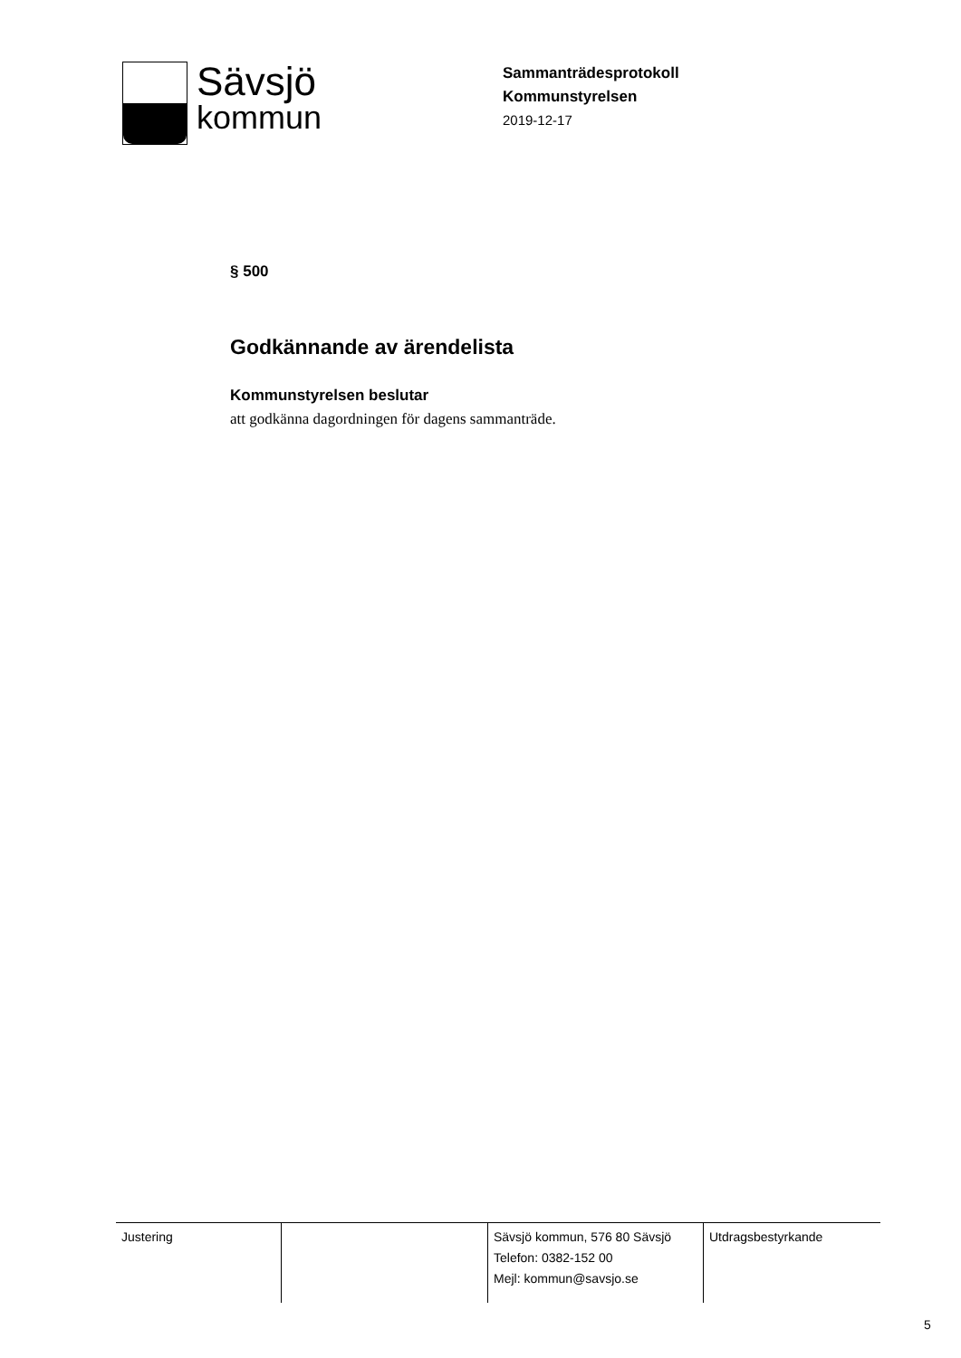Sävsjö
kommun
Sammanträdesprotokoll
Kommunstyrelsen
2019-12-17
§ 500
Godkännande av ärendelista
Kommunstyrelsen beslutar
att godkänna dagordningen för dagens sammanträde.
| Justering | | Sävsjö kommun, 576 80 Sävsjö Telefon: 0382-152 00 Mejl: kommun@savsjo.se | Utdragsbestyrkande |
5